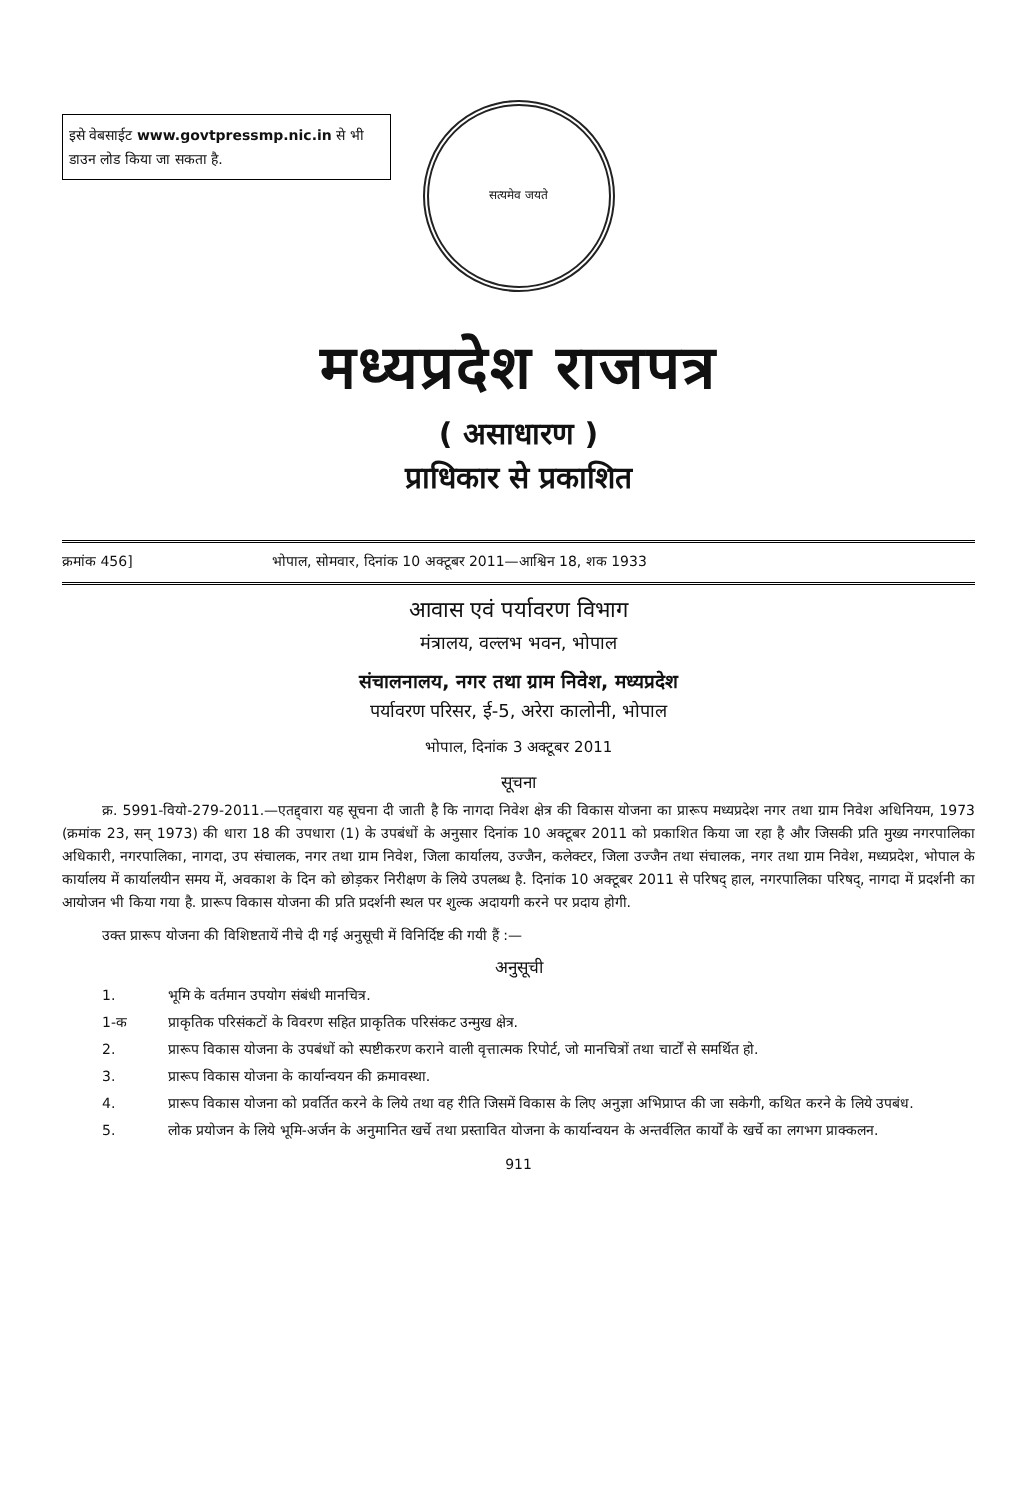इसे वेबसाईट www.govtpressmp.nic.in से भी डाउन लोड किया जा सकता है.
सत्यमेव जयते
मध्यप्रदेश राजपत्र
( असाधारण )
प्राधिकार से प्रकाशित
क्रमांक 456] भोपाल, सोमवार, दिनांक 10 अक्टूबर 2011—आश्विन 18, शक 1933
आवास एवं पर्यावरण विभाग
मंत्रालय, वल्लभ भवन, भोपाल
संचालनालय, नगर तथा ग्राम निवेश, मध्यप्रदेश
पर्यावरण परिसर, ई-5, अरेरा कालोनी, भोपाल
भोपाल, दिनांक 3 अक्टूबर 2011
सूचना
क्र. 5991-वियो-279-2011.—एतद्द्वारा यह सूचना दी जाती है कि नागदा निवेश क्षेत्र की विकास योजना का प्रारूप मध्यप्रदेश नगर तथा ग्राम निवेश अधिनियम, 1973 (क्रमांक 23, सन् 1973) की धारा 18 की उपधारा (1) के उपबंधों के अनुसार दिनांक 10 अक्टूबर 2011 को प्रकाशित किया जा रहा है और जिसकी प्रति मुख्य नगरपालिका अधिकारी, नगरपालिका, नागदा, उप संचालक, नगर तथा ग्राम निवेश, जिला कार्यालय, उज्जैन, कलेक्टर, जिला उज्जैन तथा संचालक, नगर तथा ग्राम निवेश, मध्यप्रदेश, भोपाल के कार्यालय में कार्यालयीन समय में, अवकाश के दिन को छोड़कर निरीक्षण के लिये उपलब्ध है. दिनांक 10 अक्टूबर 2011 से परिषद् हाल, नगरपालिका परिषद्, नागदा में प्रदर्शनी का आयोजन भी किया गया है. प्रारूप विकास योजना की प्रति प्रदर्शनी स्थल पर शुल्क अदायगी करने पर प्रदाय होगी.
उक्त प्रारूप योजना की विशिष्टतायें नीचे दी गई अनुसूची में विनिर्दिष्ट की गयी हैं :—
अनुसूची
1. भूमि के वर्तमान उपयोग संबंधी मानचित्र.
1-क प्राकृतिक परिसंकटों के विवरण सहित प्राकृतिक परिसंकट उन्मुख क्षेत्र.
2. प्रारूप विकास योजना के उपबंधों को स्पष्टीकरण कराने वाली वृत्तात्मक रिपोर्ट, जो मानचित्रों तथा चार्टों से समर्थित हो.
3. प्रारूप विकास योजना के कार्यान्वयन की क्रमावस्था.
4. प्रारूप विकास योजना को प्रवर्तित करने के लिये तथा वह रीति जिसमें विकास के लिए अनुज्ञा अभिप्राप्त की जा सकेगी, कथित करने के लिये उपबंध.
5. लोक प्रयोजन के लिये भूमि-अर्जन के अनुमानित खर्चे तथा प्रस्तावित योजना के कार्यान्वयन के अन्तर्वलित कार्यों के खर्चे का लगभग प्राक्कलन.
911